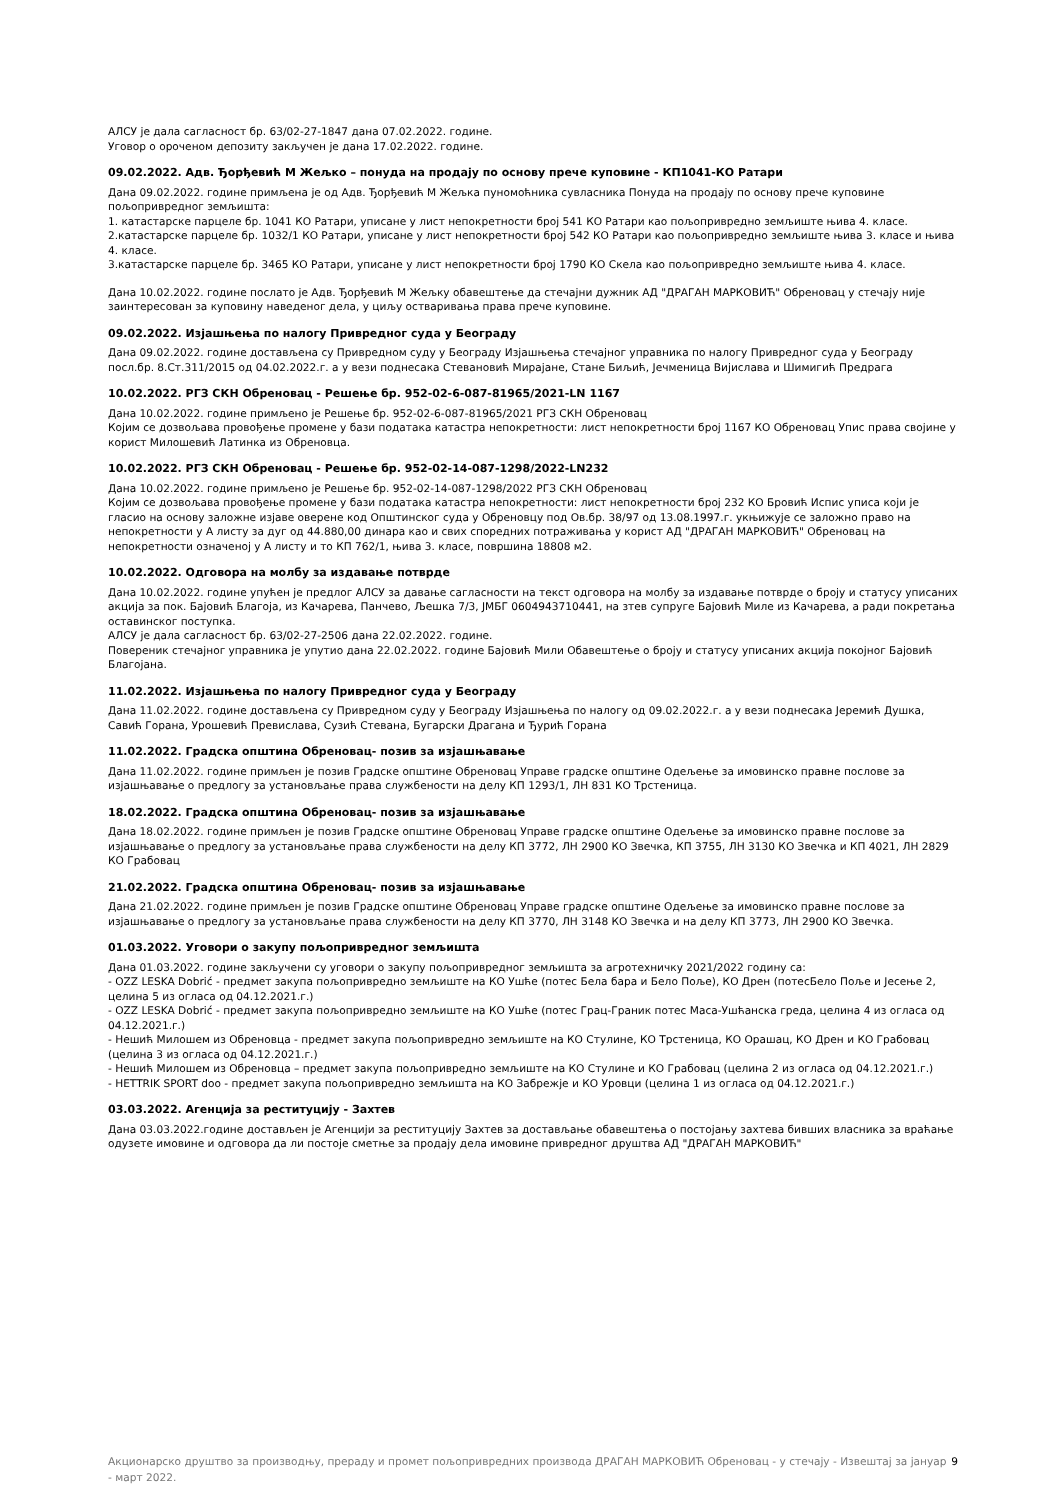АЛСУ је дала сагласност бр. 63/02-27-1847 дана 07.02.2022. године.
Уговор о ороченом депозиту закључен је дана 17.02.2022. године.
09.02.2022. Адв. Ђорђевић М Жељко – понуда на продају по основу прече куповине - КП1041-КО Ратари
Дана 09.02.2022. године примљена је од Адв. Ђорђевић М Жељка пуномоћника сувласника Понуда на продају по основу прече куповине пољопривредног земљишта:
1. катастарске парцеле бр. 1041 КО Ратари, уписане у лист непокретности број 541 КО Ратари као пољопривредно земљиште њива 4. класе.
2.катастарске парцеле бр. 1032/1 КО Ратари, уписане у лист непокретности број 542 КО Ратари као пољопривредно земљиште њива 3. класе и њива 4. класе.
3.катастарске парцеле бр. 3465 КО Ратари, уписане у лист непокретности број 1790 КО Скела као пољопривредно земљиште њива 4. класе.
Дана 10.02.2022. године послато је Адв. Ђорђевић М Жељку обавештење да стечајни дужник АД "ДРАГАН МАРКОВИЋ" Обреновац у стечају није заинтересован за куповину наведеног дела, у циљу остваривања права прече куповине.
09.02.2022. Изјашњења по налогу Привредног суда у Београду
Дана 09.02.2022. године достављена су Привредном суду у Београду Изјашњења стечајног управника по налогу Привредног суда у Београду посл.бр. 8.Ст.311/2015 од 04.02.2022.г. а у вези поднесака Стевановић Мирајане, Стане Биљић, Јечменица Вијислава и Шимигић Предрага
10.02.2022. РГЗ СКН Обреновац - Решење бр. 952-02-6-087-81965/2021-LN 1167
Дана 10.02.2022. године примљено је Решење бр. 952-02-6-087-81965/2021 РГЗ СКН Обреновац
Којим се дозвољава провођење промене у бази података катастра непокретности: лист непокретности број 1167 КО Обреновац Упис права својине у корист Милошевић Латинка из Обреновца.
10.02.2022. РГЗ СКН Обреновац - Решење бр. 952-02-14-087-1298/2022-LN232
Дана 10.02.2022. године примљено је Решење бр. 952-02-14-087-1298/2022 РГЗ СКН Обреновац
Којим се дозвољава провођење промене у бази података катастра непокретности: лист непокретности број 232 КО Бровић Испис уписа који је гласио на основу заложне изјаве оверене код Општинског суда у Обреновцу под Ов.бр. 38/97 од 13.08.1997.г. укњижује се заложно право на непокретности у А листу за дуг од 44.880,00 динара као и свих споредних потраживања у корист АД "ДРАГАН МАРКОВИЋ" Обреновац на непокретности означеној у А листу и то КП 762/1, њива 3. класе, површина 18808 м2.
10.02.2022. Одговора на молбу за издавање потврде
Дана 10.02.2022. године упућен је предлог АЛСУ за давање сагласности на текст одговора на молбу за издавање потврде о броју и статусу уписаних акција за пок. Бајовић Благоја, из Качарева, Панчево, Љешка 7/3, ЈМБГ 0604943710441, на зтев супруге Бајовић Миле из Качарева, а ради покретања оставинског поступка.
АЛСУ је дала сагласност бр. 63/02-27-2506 дана 22.02.2022. године.
Повереник стечајног управника је упутио дана 22.02.2022. године Бајовић Мили Обавештење о броју и статусу уписаних акција покојног Бајовић Благојана.
11.02.2022. Изјашњења по налогу Привредног суда у Београду
Дана 11.02.2022. године достављена су Привредном суду у Београду Изјашњења по налогу од 09.02.2022.г. а у вези поднесака Јеремић Душка, Савић Горана, Урошевић Превислава, Сузић Стевана, Бугарски Драгана и Ђурић Горана
11.02.2022. Градска општина Обреновац- позив за изјашњавање
Дана 11.02.2022. године примљен је позив Градске општине Обреновац Управе градске општине Одељење за имовинско правне послове за изјашњавање о предлогу за установљање права службености на делу КП 1293/1, ЛН 831 КО Трстеница.
18.02.2022. Градска општина Обреновац- позив за изјашњавање
Дана 18.02.2022. године примљен је позив Градске општине Обреновац Управе градске општине Одељење за имовинско правне послове за изјашњавање о предлогу за установљање права службености на делу КП 3772, ЛН 2900 КО Звечка, КП 3755, ЛН 3130 КО Звечка и КП 4021, ЛН 2829 КО Грабовац
21.02.2022. Градска општина Обреновац- позив за изјашњавање
Дана 21.02.2022. године примљен је позив Градске општине Обреновац Управе градске општине Одељење за имовинско правне послове за изјашњавање о предлогу за установљање права службености на делу КП 3770, ЛН 3148 КО Звечка и на делу КП 3773, ЛН 2900 КО Звечка.
01.03.2022. Уговори о закупу пољопривредног земљишта
Дана 01.03.2022. године закључени су уговори о закупу пољопривредног земљишта за агротехничку 2021/2022 годину са:
- OZZ LESKA Dobrić - предмет закупа пољопривредно земљиште на КО Ушће (потес Бела бара и Бело Поље), КО Дрен (потесБело Поље и Јесење 2, целина 5 из огласа од 04.12.2021.г.)
- OZZ LESKA Dobrić - предмет закупа пољопривредно земљиште на КО Ушће (потес Грац-Граник потес Маса-Ушћанска греда, целина 4 из огласа од 04.12.2021.г.)
- Нешић Милошем из Обреновца - предмет закупа пољопривредно земљиште на КО Стулине, КО Трстеница, КО Орашац, КО Дрен и КО Грабовац (целина 3 из огласа од 04.12.2021.г.)
- Нешић Милошем из Обреновца – предмет закупа пољопривредно земљиште на КО Стулине и КО Грабовац (целина 2 из огласа од 04.12.2021.г.)
- HETTRIK SPORT doo - предмет закупа пољопривредно земљишта на КО Забрежје и КО Уровци (целина 1 из огласа од 04.12.2021.г.)
03.03.2022. Агенција за реституцију - Захтев
Дана 03.03.2022.године достављен је Агенцији за реституцију Захтев за достављање обавештења о постојању захтева бивших власника за враћање одузете имовине и одговора да ли постоје сметње за продају дела имовине привредног друштва АД "ДРАГАН МАРКОВИЋ"
Акционарско друштво за производњу, прераду и промет пољопривредних производа ДРАГАН МАРКОВИЋ Обреновац - у стечају - Извештај за јануар - март 2022. 9